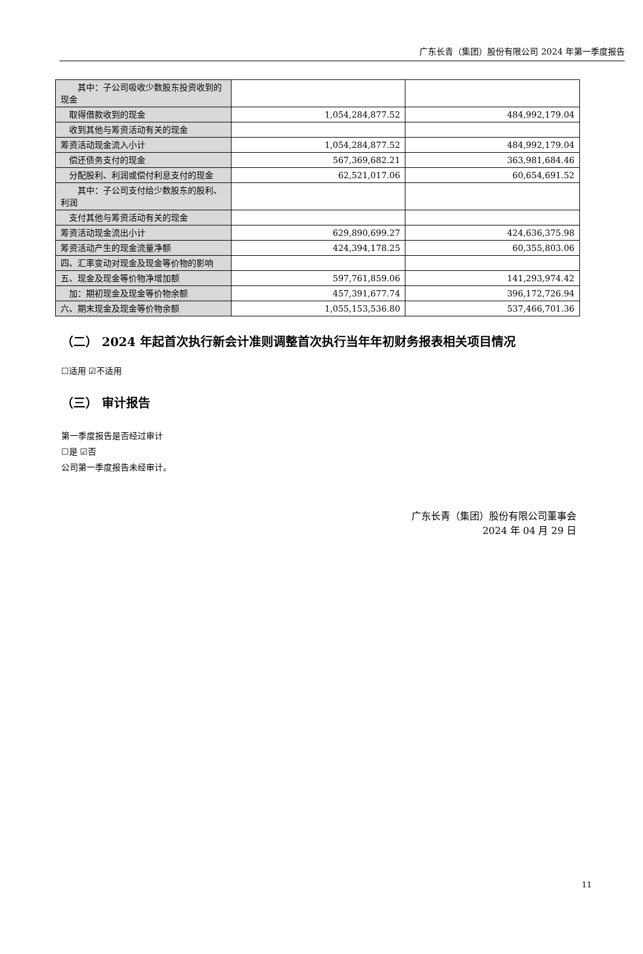广东长青（集团）股份有限公司 2024 年第一季度报告
| 其中：子公司吸收少数股东投资收到的现金 | | |
| 取得借款收到的现金 | 1,054,284,877.52 | 484,992,179.04 |
| 收到其他与筹资活动有关的现金 | | |
| 筹资活动现金流入小计 | 1,054,284,877.52 | 484,992,179.04 |
| 偿还债务支付的现金 | 567,369,682.21 | 363,981,684.46 |
| 分配股利、利润或偿付利息支付的现金 | 62,521,017.06 | 60,654,691.52 |
| 其中：子公司支付给少数股东的股利、利润 | | |
| 支付其他与筹资活动有关的现金 | | |
| 筹资活动现金流出小计 | 629,890,699.27 | 424,636,375.98 |
| 筹资活动产生的现金流量净额 | 424,394,178.25 | 60,355,803.06 |
| 四、汇率变动对现金及现金等价物的影响 | | |
| 五、现金及现金等价物净增加额 | 597,761,859.06 | 141,293,974.42 |
| 加：期初现金及现金等价物余额 | 457,391,677.74 | 396,172,726.94 |
| 六、期末现金及现金等价物余额 | 1,055,153,536.80 | 537,466,701.36 |
（二） 2024 年起首次执行新会计准则调整首次执行当年年初财务报表相关项目情况
☐适用 ☑不适用
（三） 审计报告
第一季度报告是否经过审计
☐是 ☑否
公司第一季度报告未经审计。
广东长青（集团）股份有限公司董事会
2024 年 04 月 29 日
11